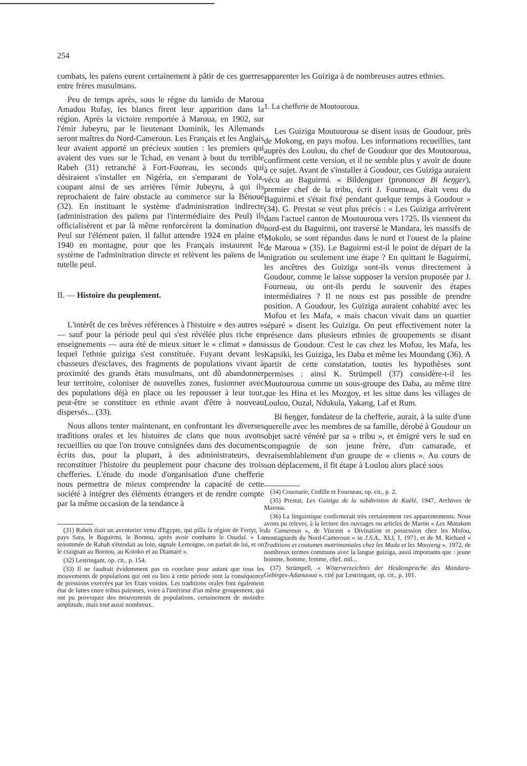254
combats, les païens eurent certainement à pâtir de ces guerres entre frères musulmans.
Peu de temps après, sous le règne du lamido de Maroua Amadou Rufay, les blancs firent leur apparition dans la région. Après la victoire remportée à Maroua, en 1902, sur l'émir Jubeyru, par le lieutenant Dominik, les Allemands seront maîtres du Nord-Cameroun. Les Français et les Anglais leur avaient apporté un précieux soutien : les premiers qui avaient des vues sur le Tchad, en venant à bout du terrible Rabeh (31) retranché à Fort-Foureau, les seconds qui désiraient s'installer en Nigéria, en s'emparant de Yola, coupant ainsi de ses arrières l'émir Jubeyru, à qui ils reprochaient de faire obstacle au commerce sur la Bénoué (32). En instituant le système d'administration indirecte (administration des païens par l'intermédiaire des Peul) ils officialisèrent et par là même renforcèrent la domination du Peul sur l'élément païen. Il fallut attendre 1924 en plaine et 1940 en montagne, pour que les Français instaurent le système de l'adminitration directe et relèvent les païens de la tutelle peul.
II. — Histoire du peuplement.
L'intérêt de ces brèves références à l'histoire « des autres » — sauf pour la période peul qui s'est révélée plus riche en enseignements — aura été de mieux situer le « climat » dans lequel l'ethnie guiziga s'est constituée. Fuyant devant les chasseurs d'esclaves, des fragments de populations vivant à proximité des grands états musulmans, ont dû abandonner leur territoire, coloniser de nouvelles zones, fusionner avec des populations déjà en place ou les repousser à leur tour, peut-être se constituer en ethnie avant d'être à nouveau dispersés... (33).
Nous allons tenter maintenant, en confrontant les diverses traditions orales et les histoires de clans que nous avons recueillies ou que l'on trouve consignées dans des documents écrits dus, pour la plupart, à des administrateurs, de reconstituer l'histoire du peuplement pour chacune des trois chefferies. L'étude du mode d'organisation d'une chefferie nous permettra de mieux comprendre la capacité de cette société à intégrer des éléments étrangers et de rendre compte par la même occasion de la tendance à
(31) Rabeh était un aventurier venu d'Egypte, qui pilla la région de Fertyt, le pays Sara, le Baguirmi, le Bornou, après avoir combattu le Ouadaï. « La renommée de Rabah s'étendait au loin, signale Lemoigne, on parlait de lui, et on le craignait au Bornou, au Kotoko et au Diamaré ».
(32) Lestringant, op. cit., p. 154.
(33) Il ne faudrait évidemment pas en conclure pour autant que tous les mouvements de populations qui ont eu lieu à cette période sont la conséquence de pressions exercées par les Etats voisins. Les traditions orales font également état de luttes entre tribus païennes, voire à l'intérieur d'un même groupement, qui ont pu provoquer des mouvements de populations, certainement de moindre amplitude, mais tout aussi nombreux.
apparenter les Guiziga à de nombreuses autres ethnies.
1. La chefferie de Moutouroua.
Les Guiziga Moutouroua se disent issus de Goudour, près de Mokong, en pays mofou. Les informations recueillies, tant auprès des Loulou, du chef de Goudour que des Moutouroua, confirment cette version, et il ne semble plus y avoir de doute à ce sujet. Avant de s'installer à Goudour, ces Guiziga auraient vécu au Baguirmi. « Bildenguer (prononcer Bi ɦeŋger), premier chef de la tribu, écrit J. Fourneau, était venu du Baguirmi et s'était fixé pendant quelque temps à Goudour » (34). G. Prestat se veut plus précis : « Les Guiziga arrivèrent dans l'actuel canton de Moutouroua vers 1725. Ils viennent du nord-est du Baguirmi, ont traversé le Mandara, les massifs de Mokolo, se sont répandus dans le nord et l'ouest de la plaine de Maroua » (35). Le Baguirmi est-il le point de départ de la migration ou seulement une étape ? En quittant le Baguirmi, les ancêtres des Guiziga sont-ils venus directement à Goudour, comme le laisse supposer la version proposée par J. Fourneau, ou ont-ils perdu le souvenir des étapes intermédiaires ? Il ne nous est pas possible de prendre position. A Goudour, les Guiziga auraient cohabité avec les Mofou et les Mafa, « mais chacun vivait dans un quartier séparé » disent les Guiziga. On peut effectivement noter la présence dans plusieurs ethnies de groupements se disant issus de Goudour. C'est le cas chez les Mofou, les Mafa, les Kapsiki, les Guiziga, les Daba et même les Moundang (36). A partir de cette constatation, toutes les hypothèses sont permises : ainsi K. Strümpell (37) considère-t-il les Moutouroua comme un sous-groupe des Daba, au même titre que les Hina et les Mozgoy, et les situe dans les villages de Loulou, Ouzal, Ndukula, Yakang, Laf et Rum.
Bi ɦeŋger, fondateur de la chefferie, aurait, à la suite d'une querelle avec les membres de sa famille, dérobé à Goudour un objet sacré vénéré par sa « tribu », et émigré vers le sud en compagnie de son jeune frère, d'un camarade, et vraisemblablement d'un groupe de « clients ». Au cours de son déplacement, il fit étape à Loulou alors placé sous
(34) Cournarie, Cedille et Fourneau, op. cit., p. 2.
(35) Prestat, Les Guiziga de la subdivision de Kaélé, 1947, Archives de Maroua.
(36) La linguistique confirmerait très certainement ces apparentements. Nous avons pu relever, à la lecture des ouvrages ou articles de Martin « Les Matakam du Cameroun », de Vincent « Divination et possession chez les Mofou, montagnards du Nord-Cameroun » in J.S.A., XLI, I, 1971, et de M. Richard « Traditions et coutumes matrimoniales chez les Mada et les Mouyeng », 1972, de nombreux termes communs avec la langue guiziga, aussi importants que : jeune homme, homme, femme, chef, mil...
(37) Strümpell, « Wöterverzeichnis der Heidensprache des Mandara-Gebirges-Adamaoua », cité par Lestringant, op. cit., p. 101.